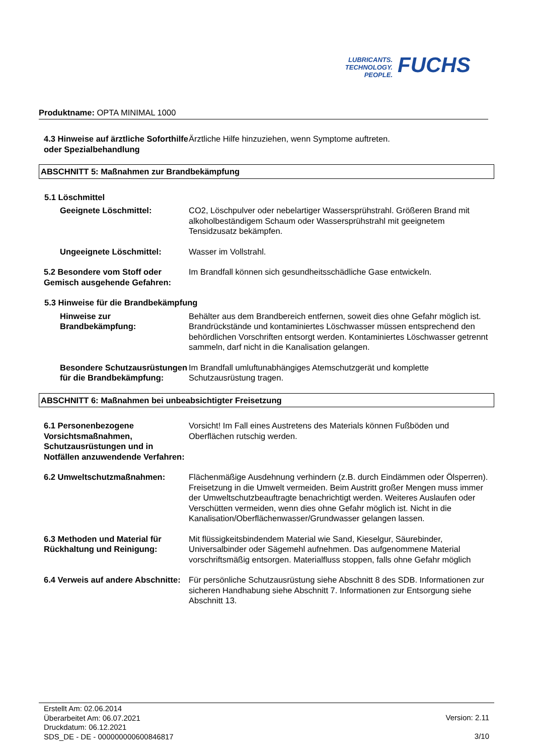LUBRICANTS.
TECHNOLOGY.
PEOPLE.
FUCHS
Produktname: OPTA MINIMAL 1000
4.3 Hinweise auf ärztliche Soforthilfe oder Spezialbehandlung
Ärztliche Hilfe hinzuziehen, wenn Symptome auftreten.
ABSCHNITT 5: Maßnahmen zur Brandbekämpfung
5.1 Löschmittel
Geeignete Löschmittel: CO2, Löschpulver oder nebelartiger Wassersprühstrahl. Größeren Brand mit alkoholbeständigem Schaum oder Wassersprühstrahl mit geeignetem Tensidzusatz bekämpfen.
Ungeeignete Löschmittel: Wasser im Vollstrahl.
5.2 Besondere vom Stoff oder Gemisch ausgehende Gefahren:
Im Brandfall können sich gesundheitsschädliche Gase entwickeln.
5.3 Hinweise für die Brandbekämpfung
Hinweise zur Brandbekämpfung: Behälter aus dem Brandbereich entfernen, soweit dies ohne Gefahr möglich ist. Brandrückstände und kontaminiertes Löschwasser müssen entsprechend den behördlichen Vorschriften entsorgt werden. Kontaminiertes Löschwasser getrennt sammeln, darf nicht in die Kanalisation gelangen.
Besondere Schutzausrüstungen für die Brandbekämpfung:
Im Brandfall umluftunabhängiges Atemschutzgerät und komplette Schutzausrüstung tragen.
ABSCHNITT 6: Maßnahmen bei unbeabsichtigter Freisetzung
6.1 Personenbezogene Vorsichtsmaßnahmen, Schutzausrüstungen und in Notfällen anzuwendende Verfahren:
Vorsicht! Im Fall eines Austretens des Materials können Fußböden und Oberflächen rutschig werden.
6.2 Umweltschutzmaßnahmen: Flächenmäßige Ausdehnung verhindern (z.B. durch Eindämmen oder Ölsperren). Freisetzung in die Umwelt vermeiden. Beim Austritt großer Mengen muss immer der Umweltschutzbeauftragte benachrichtigt werden. Weiteres Auslaufen oder Verschütten vermeiden, wenn dies ohne Gefahr möglich ist. Nicht in die Kanalisation/Oberflächenwasser/Grundwasser gelangen lassen.
6.3 Methoden und Material für Rückhaltung und Reinigung:
Mit flüssigkeitsbindendem Material wie Sand, Kieselgur, Säurebinder, Universalbinder oder Sägemehl aufnehmen. Das aufgenommene Material vorschriftsmäßig entsorgen. Materialfluss stoppen, falls ohne Gefahr möglich
6.4 Verweis auf andere Abschnitte:
Für persönliche Schutzausrüstung siehe Abschnitt 8 des SDB. Informationen zur sicheren Handhabung siehe Abschnitt 7. Informationen zur Entsorgung siehe Abschnitt 13.
Erstellt Am: 02.06.2014
Überarbeitet Am: 06.07.2021
Druckdatum: 06.12.2021
SDS_DE - DE - 000000000600846817
Version: 2.11
3/10